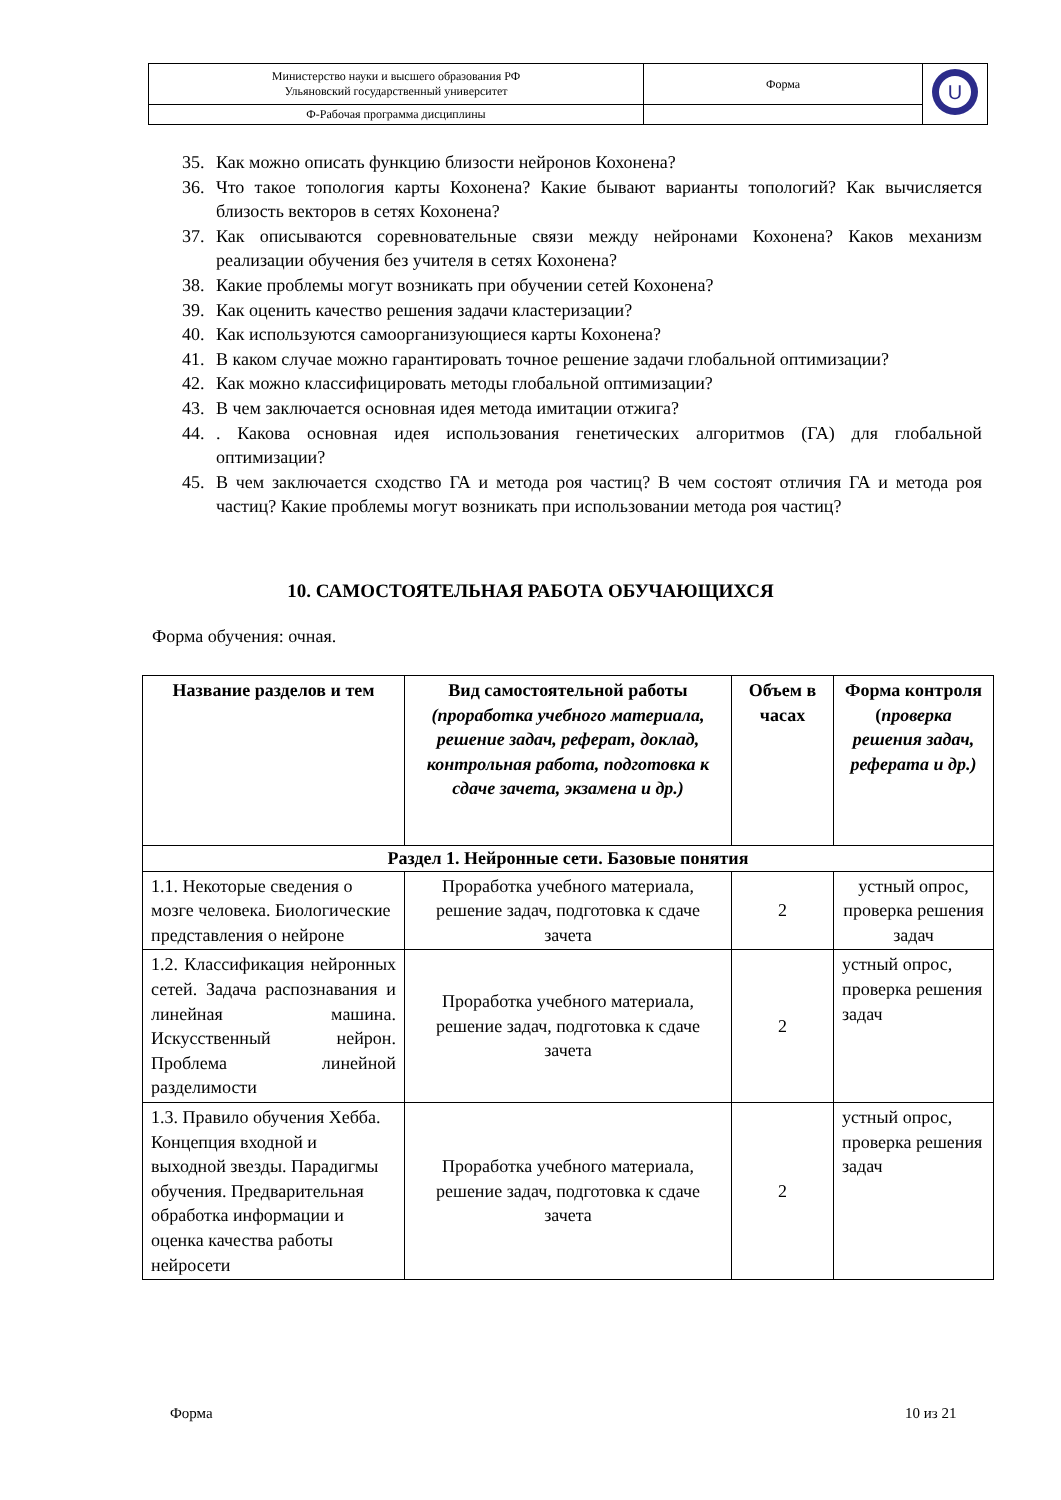| Министерство науки и высшего образования РФ Ульяновский государственный университет | Форма | U |
| Ф-Рабочая программа дисциплины | | |
35. Как можно описать функцию близости нейронов Кохонена?
36. Что такое топология карты Кохонена? Какие бывают варианты топологий? Как вычисляется близость векторов в сетях Кохонена?
37. Как описываются соревновательные связи между нейронами Кохонена? Каков механизм реализации обучения без учителя в сетях Кохонена?
38. Какие проблемы могут возникать при обучении сетей Кохонена?
39. Как оценить качество решения задачи кластеризации?
40. Как используются самоорганизующиеся карты Кохонена?
41. В каком случае можно гарантировать точное решение задачи глобальной оптимизации?
42. Как можно классифицировать методы глобальной оптимизации?
43. В чем заключается основная идея метода имитации отжига?
44.. Какова основная идея использования генетических алгоритмов (ГА) для глобальной оптимизации?
45. В чем заключается сходство ГА и метода роя частиц? В чем состоят отличия ГА и метода роя частиц? Какие проблемы могут возникать при использовании метода роя частиц?
10. САМОСТОЯТЕЛЬНАЯ РАБОТА ОБУЧАЮЩИХСЯ
Форма обучения: очная.
| Название разделов и тем | Вид самостоятельной работы (проработка учебного материала, решение задач, реферат, доклад, контрольная работа, подготовка к сдаче зачета, экзамена и др.) | Объем в часах | Форма контроля ( проверка решения задач, реферата и др.) |
| --- | --- | --- | --- |
| Раздел 1. Нейронные сети. Базовые понятия | | | |
| 1.1. Некоторые сведения о мозге человека. Биологические представления о нейроне | Проработка учебного материала, решение задач, подготовка к сдаче зачета | 2 | устный опрос, проверка решения задач |
| 1.2. Классификация нейронных сетей. Задача распознавания и линейная машина. Искусственный нейрон. Проблема линейной разделимости | Проработка учебного материала, решение задач, подготовка к сдаче зачета | 2 | устный опрос, проверка решения задач |
| 1.3. Правило обучения Хебба. Концепция входной и выходной звезды. Парадигмы обучения. Предварительная обработка информации и оценка качества работы нейросети | Проработка учебного материала, решение задач, подготовка к сдаче зачета | 2 | устный опрос, проверка решения задач |
Форма 10 из 21